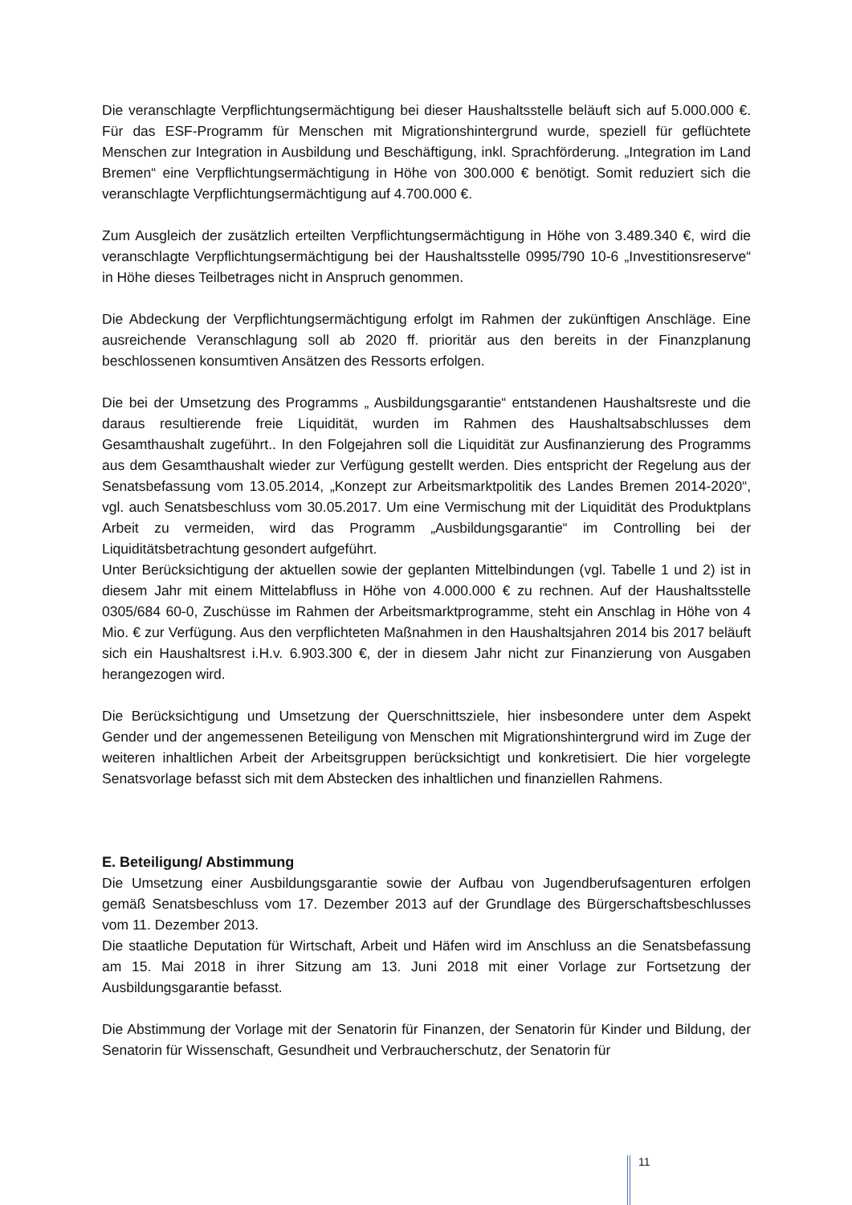Die veranschlagte Verpflichtungsermächtigung bei dieser Haushaltsstelle beläuft sich auf 5.000.000 €. Für das ESF-Programm für Menschen mit Migrationshintergrund wurde, speziell für geflüchtete Menschen zur Integration in Ausbildung und Beschäftigung, inkl. Sprachförderung. „Integration im Land Bremen“ eine Verpflichtungsermächtigung in Höhe von 300.000 € benötigt. Somit reduziert sich die veranschlagte Verpflichtungsermächtigung auf 4.700.000 €.
Zum Ausgleich der zusätzlich erteilten Verpflichtungsermächtigung in Höhe von 3.489.340 €, wird die veranschlagte Verpflichtungsermächtigung bei der Haushaltsstelle 0995/790 10-6 „Investitionsreserve“ in Höhe dieses Teilbetrages nicht in Anspruch genommen.
Die Abdeckung der Verpflichtungsermächtigung erfolgt im Rahmen der zukünftigen Anschläge. Eine ausreichende Veranschlagung soll ab 2020 ff. prioritär aus den bereits in der Finanzplanung beschlossenen konsumtiven Ansätzen des Ressorts erfolgen.
Die bei der Umsetzung des Programms „ Ausbildungsgarantie“ entstandenen Haushaltsreste und die daraus resultierende freie Liquidität, wurden im Rahmen des Haushaltsabschlusses dem Gesamthaushalt zugeführt.. In den Folgejahren soll die Liquidität zur Ausfinanzierung des Programms aus dem Gesamthaushalt wieder zur Verfügung gestellt werden. Dies entspricht der Regelung aus der Senatsbefassung vom 13.05.2014, „Konzept zur Arbeitsmarktpolitik des Landes Bremen 2014-2020“, vgl. auch Senatsbeschluss vom 30.05.2017. Um eine Vermischung mit der Liquidität des Produktplans Arbeit zu vermeiden, wird das Programm „Ausbildungsgarantie“ im Controlling bei der Liquiditätsbetrachtung gesondert aufgeführt.
Unter Berücksichtigung der aktuellen sowie der geplanten Mittelbindungen (vgl. Tabelle 1 und 2) ist in diesem Jahr mit einem Mittelabfluss in Höhe von 4.000.000 € zu rechnen. Auf der Haushaltsstelle 0305/684 60-0, Zuschüsse im Rahmen der Arbeitsmarktprogramme, steht ein Anschlag in Höhe von 4 Mio. € zur Verfügung. Aus den verpflichteten Maßnahmen in den Haushaltsjahren 2014 bis 2017 beläuft sich ein Haushaltsrest i.H.v. 6.903.300 €, der in diesem Jahr nicht zur Finanzierung von Ausgaben herangezogen wird.
Die Berücksichtigung und Umsetzung der Querschnittsziele, hier insbesondere unter dem Aspekt Gender und der angemessenen Beteiligung von Menschen mit Migrationshintergrund wird im Zuge der weiteren inhaltlichen Arbeit der Arbeitsgruppen berücksichtigt und konkretisiert. Die hier vorgelegte Senatsvorlage befasst sich mit dem Abstecken des inhaltlichen und finanziellen Rahmens.
E. Beteiligung/ Abstimmung
Die Umsetzung einer Ausbildungsgarantie sowie der Aufbau von Jugendberufsagenturen erfolgen gemäß Senatsbeschluss vom 17. Dezember 2013 auf der Grundlage des Bürgerschaftsbeschlusses vom 11. Dezember 2013.
Die staatliche Deputation für Wirtschaft, Arbeit und Häfen wird im Anschluss an die Senatsbefassung am 15. Mai 2018 in ihrer Sitzung am 13. Juni 2018 mit einer Vorlage zur Fortsetzung der Ausbildungsgarantie befasst.
Die Abstimmung der Vorlage mit der Senatorin für Finanzen, der Senatorin für Kinder und Bildung, der Senatorin für Wissenschaft, Gesundheit und Verbraucherschutz, der Senatorin für
11